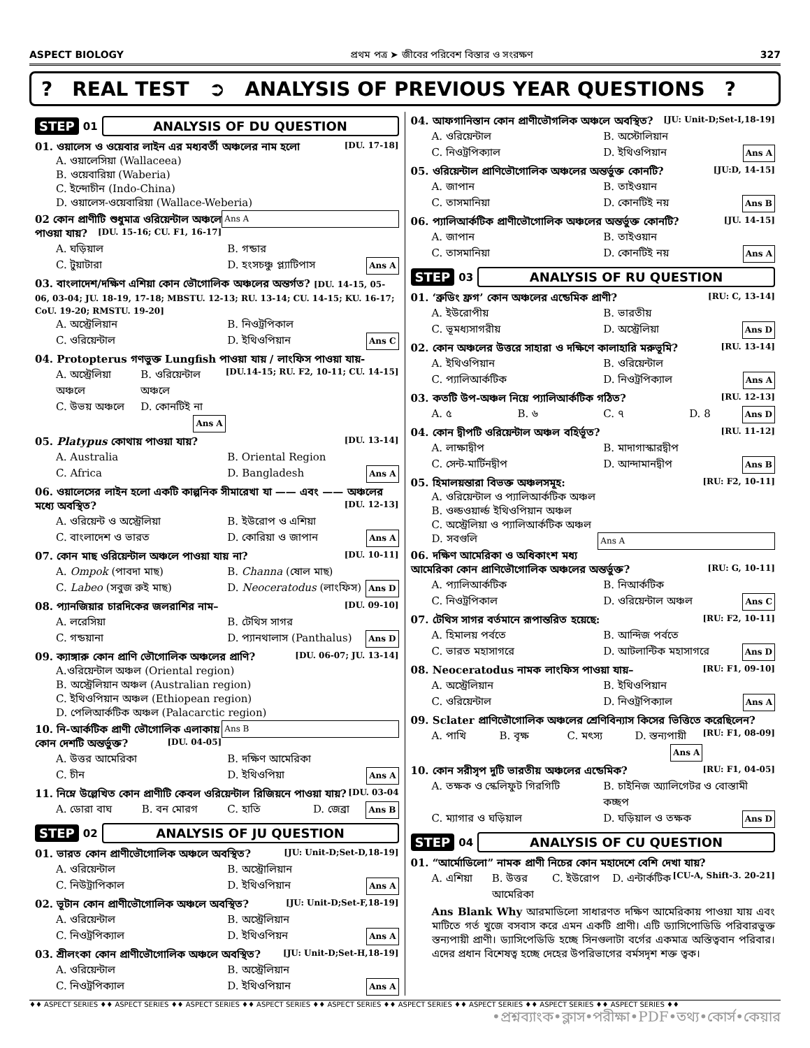ASPECT BIOLOGY প্রথম পত্র ➤ জীবের পরিবেশ বিস্তার ও সংরক্ষণ 327
? REAL TEST ➲ ANALYSIS OF PREVIOUS YEAR QUESTIONS?
STEP 01 ANALYSIS OF DU QUESTION
01. ওয়ালেস ও ওয়েবার লাইন এর মধ্যবর্তী অঞ্চলের নাম হলো [DU. 17-18]
A. ওয়ালেসিয়া (Wallaceea)
B. ওয়েবারিয়া (Waberia)
C. ইন্দোচীন (Indo-China)
D. ওয়ালেস-ওয়েবারিয়া (Wallace-Weberia) Ans A
02 কোন প্রাণীটি শুধুমাত্র ওরিয়েন্টাল অঞ্চলে পাওয়া যায়? [DU. 15-16; CU. F1, 16-17]
A. ঘড়িয়াল B. গন্ডার C. টুয়াটারা D. হংসচঞ্চু প্ল্যাটিপাস Ans A
03. বাংলাদেশ/দক্ষিণ এশিয়া কোন ভৌগোলিক অঞ্চলের অন্তর্গত? [DU. 14-15, 05-06, 03-04; JU. 18-19, 17-18; MBSTU. 12-13; RU. 13-14; CU. 14-15; KU. 16-17; CoU. 19-20; RMSTU. 19-20]
A. অস্ট্রেলিয়ান B. নিওট্রপিকাল C. ওরিয়েন্টাল D. ইথিওপিয়ান Ans C
04. Protopterus গণভুক্ত Lungfish পাওয়া যায় / লাংফিস পাওয়া যায়- [DU.14-15; RU. F2, 10-11; CU. 14-15]
A. অস্ট্রেলিয়া অঞ্চলে B. ওরিয়েন্টাল অঞ্চলে C. উভয় অঞ্চলে D. কোনটিই না Ans A
05. Platypus কোথায় পাওয়া যায়? [DU. 13-14]
A. Australia B. Oriental Region C. Africa D. Bangladesh Ans A
06. ওয়ালেসের লাইন হলো একটি কাল্পনিক সীমারেখা যা —— এবং —— অঞ্চলের মধ্যে অবস্থিত? [DU. 12-13]
A. ওরিয়েন্ট ও অস্ট্রেলিয়া B. ইউরোপ ও এশিয়া C. বাংলাদেশ ও ভারত D. কোরিয়া ও জাপান Ans A
07. কোন মাছ ওরিয়েন্টাল অঞ্চলে পাওয়া যায় না? [DU. 10-11]
A. Ompok (পাবদা মাছ) B. Channa (ষোল মাছ) C. Labeo (সবুজ রুই মাছ) D. Neoceratodus (লাংফিস) Ans D
08. প্যানজিয়ার চারদিকের জলরাশির নাম– [DU. 09-10]
A. লরেসিয়া B. টেথিস সাগর C. গন্ডয়ানা D. প্যানথালাস (Panthalus) Ans D
09. ক্যাঙ্গারু কোন প্রাণি ভৌগোলিক অঞ্চলের প্রাণি? [DU. 06-07; JU. 13-14]
A.ওরিয়েন্টাল অঞ্চল (Oriental region)
B. অস্ট্রেলিয়ান অঞ্চল (Australian region)
C. ইথিওপিয়ান অঞ্চল (Ethiopean region)
D. পেলিআর্কটিক অঞ্চল (Palacarctic region) Ans B
10. নি-আর্কটিক প্রাণী ভৌগোলিক এলাকায় কোন দেশটি অন্তর্ভুক্ত? [DU. 04-05]
A. উত্তর আমেরিকা B. দক্ষিণ আমেরিকা C. চীন D. ইথিওপিয়া Ans A
11. নিম্নে উল্লেখিত কোন প্রাণীটি কেবল ওরিয়েন্টাল রিজিয়নে পাওয়া যায়? [DU. 03-04
A. ডোরা বাঘ B. বন মোরগ C. হাতি D. জেব্রা Ans B
STEP 02 ANALYSIS OF JU QUESTION
01. ভারত কোন প্রাণীভৌগোলিক অঞ্চলে অবস্থিত? [JU: Unit-D;Set-D,18-19]
A. ওরিয়েন্টাল B. অস্ট্রোলিয়ান C. নিউট্রাপিকাল D. ইথিওপিয়ান Ans A
02. ভূটান কোন প্রাণীভৌগোলিক অঞ্চলে অবস্থিত? [JU: Unit-D;Set-F,18-19]
A. ওরিয়েন্টাল B. অস্ট্রেলিয়ান C. নিওট্রপিক্যাল D. ইথিওপিয়ন Ans A
03. শ্রীলংকা কোন প্রাণীভৌগোলিক অঞ্চলে অবস্থিত? [JU: Unit-D;Set-H,18-19]
A. ওরিয়েন্টাল B. অস্ট্রেলিয়ান C. নিওট্রপিক্যাল D. ইথিওপিয়ান Ans A
04. আফগানিস্তান কোন প্রাণীভৌগলিক অঞ্চলে অবস্থিত? [JU: Unit-D;Set-I,18-19]
A. ওরিয়েন্টাল B. অস্টোলিয়ান C. নিওট্রপিক্যাল D. ইথিওপিয়ান Ans A
05. ওরিয়েন্টাল প্রাণিভৌগোলিক অঞ্চলের অন্তর্ভুক্ত কোনটি? [JU:D, 14-15]
A. জাপান B. তাইওয়ান C. তাসমানিয়া D. কোনটিই নয় Ans B
06. প্যালিআর্কটিক প্রাণীভৌগোলিক অঞ্চলের অন্তর্ভুক্ত কোনটি? [JU. 14-15]
A. জাপান B. তাইওয়ান C. তাসমানিয়া D. কোনটিই নয় Ans A
STEP 03 ANALYSIS OF RU QUESTION
01. ‘ব্রুডিং ফ্রগ’ কোন অঞ্চলের এন্ডেমিক প্রাণী? [RU: C, 13-14]
A. ইউরোপীয় B. ভারতীয় C. ভূমধ্যসাগরীয় D. অস্ট্রেলিয়া Ans D
02. কোন অঞ্চলের উত্তরে সাহারা ও দক্ষিণে কালাহারি মরুভূমি? [RU. 13-14]
A. ইথিওপিয়ান B. ওরিয়েন্টাল C. প্যালিআর্কটিক D. নিওট্রপিক্যাল Ans A
03. কতটি উপ-অঞ্চল নিয়ে প্যালিআর্কটিক গঠিত? [RU. 12-13]
A. ৫ B. ৬ C. ৭ D. 8 Ans D
04. কোন দ্বীপটি ওরিয়েন্টাল অঞ্চল বহির্ভূত? [RU. 11-12]
A. লাক্ষাদ্বীপ B. মাদাগাস্কারদ্বীপ C. সেন্ট-মার্টিনদ্বীপ D. আন্দামানদ্বীপ Ans B
05. হিমালয়ন্তারা বিভক্ত অঞ্চলসমূহ: [RU: F2, 10-11]
A. ওরিয়েন্টাল ও প্যালিআর্কটিক অঞ্চল
B. ওল্ডওয়ার্ল্ড ইথিওপিয়ান অঞ্চল
C. অস্ট্রেলিয়া ও প্যালিআর্কটিক অঞ্চল
D. সবগুলি Ans A
06. দক্ষিণ আমেরিকা ও অধিকাংশ মধ্য আমেরিকা কোন প্রাণিভৌগোলিক অঞ্চলের অন্তর্ভুক্ত? [RU: G, 10-11]
A. প্যালিআর্কটিক B. নিআর্কটিক C. নিওট্রপিকাল D. ওরিয়েন্টাল অঞ্চল Ans C
07. টেথিস সাগর বর্তমানে রূপান্তরিত হয়েছে: [RU: F2, 10-11]
A. হিমালয় পর্বতে B. আন্দিজ পর্বতে C. ভারত মহাসাগরে D. আটলান্টিক মহাসাগরে Ans D
08. Neoceratodus নামক লাংফিস পাওয়া যায়– [RU: F1, 09-10]
A. অস্ট্রেলিয়ান B. ইথিওপিয়ান C. ওরিয়েন্টাল D. নিওট্রপিক্যাল Ans A
09. Sclater প্রাণিভৌগোলিক অঞ্চলের শ্রেণিবিন্যাস কিসের ভিত্তিতে করেছিলেন? [RU: F1, 08-09]
A. পাখি B. বৃক্ষ C. মৎস্য D. স্তন্যপায়ী Ans A
10. কোন সরীসৃপ দুটি ভারতীয় অঞ্চলের এন্ডেমিক? [RU: F1, 04-05]
A. তক্ষক ও স্কেলিফুট গিরগিটি B. চাইনিজ অ্যালিগেটর ও বোস্তামী কচ্ছপ C. ম্যাগার ও ঘড়িয়াল D. ঘড়িয়াল ও তক্ষক Ans D
STEP 04 ANALYSIS OF CU QUESTION
01. “আর্মোডিলো” নামক প্রাণী নিচের কোন মহাদেশে বেশি দেখা যায়? [CU-A, Shift-3. 20-21]
A. এশিয়া B. উত্তর আমেরিকা C. ইউরোপ D. এন্টার্কটিক
Ans Blank Why আরমাডিলো সাধারণত দক্ষিণ আমেরিকায় পাওয়া যায় এবং মাটিতে গর্ত খুজে বসবাস করে এমন একটি প্রাণী। এটি ড্যাসিপোডিডি পরিবারভুক্ত স্তন্যপায়ী প্রাণী। ড্যাসিপেডিডি হচ্ছে সিনগুলাটা বর্গের একমাত্র অস্তিত্ববান পরিবার। এদের প্রধান বিশেষত্ব হচ্ছে দেহের উপরিভাগের বর্মসদৃশ শক্ত ত্বক।
♦♦ ASPECT SERIES ♦♦ ASPECT SERIES ♦♦ ASPECT SERIES ♦♦ ASPECT SERIES ♦♦ ASPECT SERIES ♦♦ ASPECT SERIES ♦♦ ASPECT SERIES ♦♦ ASPECT SERIES ♦♦ ASPECT SERIES ♦♦
•প্রশ্নব্যাংক•ক্লাস•পরীক্ষা•PDF•তথ্য•কোর্স•কেয়ার